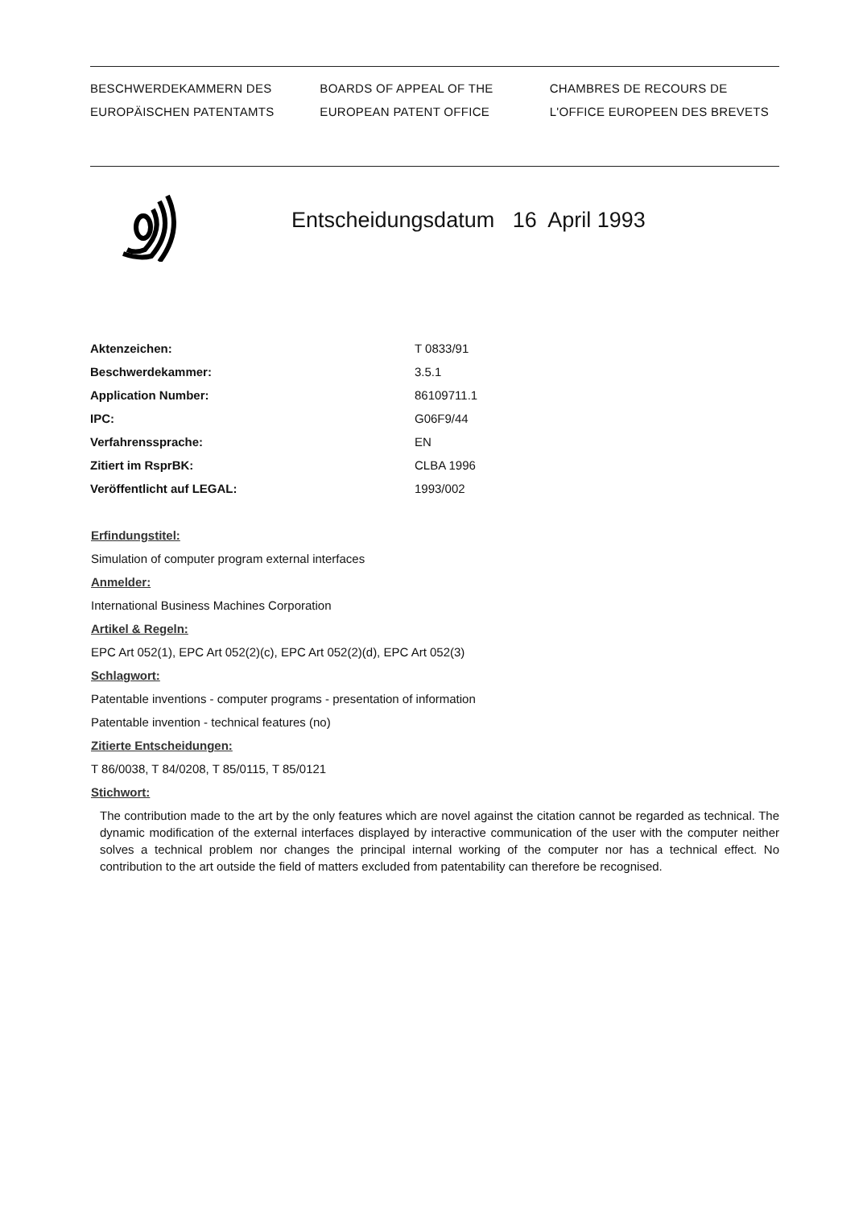BESCHWERDEKAMMERN DES
EUROPÄISCHEN PATENTAMTS
BOARDS OF APPEAL OF THE
EUROPEAN PATENT OFFICE
CHAMBRES DE RECOURS DE
L'OFFICE EUROPEEN DES BREVETS
Entscheidungsdatum 16 April 1993
| Aktenzeichen: | T 0833/91 |
| Beschwerdekammer: | 3.5.1 |
| Application Number: | 86109711.1 |
| IPC: | G06F9/44 |
| Verfahrenssprache: | EN |
| Zitiert im RsprBK: | CLBA 1996 |
| Veröffentlicht auf LEGAL: | 1993/002 |
Erfindungstitel:
Simulation of computer program external interfaces
Anmelder:
International Business Machines Corporation
Artikel & Regeln:
EPC Art 052(1), EPC Art 052(2)(c), EPC Art 052(2)(d), EPC Art 052(3)
Schlagwort:
Patentable inventions - computer programs - presentation of information
Patentable invention - technical features (no)
Zitierte Entscheidungen:
T 86/0038, T 84/0208, T 85/0115, T 85/0121
Stichwort:
The contribution made to the art by the only features which are novel against the citation cannot be regarded as technical. The dynamic modification of the external interfaces displayed by interactive communication of the user with the computer neither solves a technical problem nor changes the principal internal working of the computer nor has a technical effect. No contribution to the art outside the field of matters excluded from patentability can therefore be recognised.